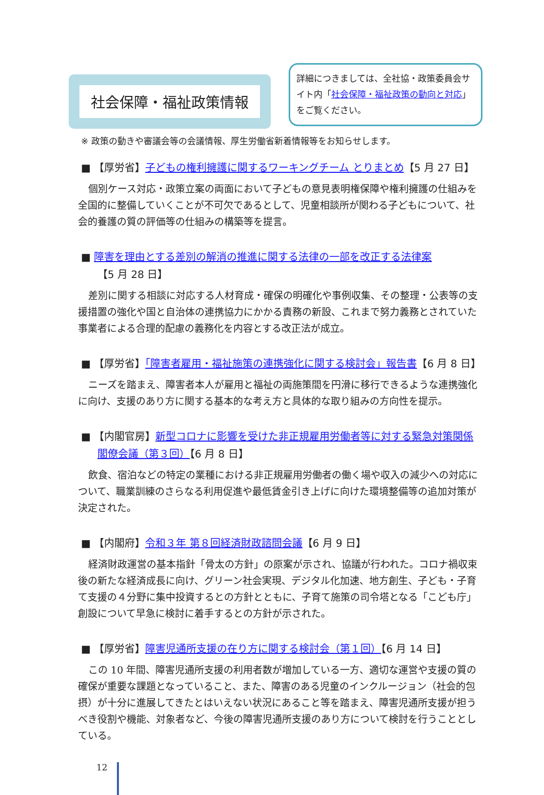社会保障・福祉政策情報
詳細につきましては、全社協・政策委員会サイト内「社会保障・福祉政策の動向と対応」をご覧ください。
※ 政策の動きや審議会等の会議情報、厚生労働省新着情報等をお知らせします。
■ 【厚労省】子どもの権利擁護に関するワーキングチーム とりまとめ【5 月 27 日】
個別ケース対応・政策立案の両面において子どもの意見表明権保障や権利擁護の仕組みを全国的に整備していくことが不可欠であるとして、児童相談所が関わる子どもについて、社会的養護の質の評価等の仕組みの構築等を提言。
■ 障害を理由とする差別の解消の推進に関する法律の一部を改正する法律案
【5 月 28 日】
差別に関する相談に対応する人材育成・確保の明確化や事例収集、その整理・公表等の支援措置の強化や国と自治体の連携協力にかかる責務の新設、これまで努力義務とされていた事業者による合理的配慮の義務化を内容とする改正法が成立。
■ 【厚労省】「障害者雇用・福祉施策の連携強化に関する検討会」報告書【6 月 8 日】
ニーズを踏まえ、障害者本人が雇用と福祉の両施策間を円滑に移行できるような連携強化に向け、支援のあり方に関する基本的な考え方と具体的な取り組みの方向性を提示。
■ 【内閣官房】新型コロナに影響を受けた非正規雇用労働者等に対する緊急対策関係閣僚会議（第３回）【6 月 8 日】
飲食、宿泊などの特定の業種における非正規雇用労働者の働く場や収入の減少への対応について、職業訓練のさらなる利用促進や最低賃金引き上げに向けた環境整備等の追加対策が決定された。
■ 【内閣府】令和３年 第８回経済財政諮問会議【6 月 9 日】
経済財政運営の基本指針「骨太の方針」の原案が示され、協議が行われた。コロナ禍収束後の新たな経済成長に向け、グリーン社会実現、デジタル化加速、地方創生、子ども・子育て支援の４分野に集中投資するとの方針とともに、子育て施策の司令塔となる「こども庁」創設について早急に検討に着手するとの方針が示された。
■ 【厚労省】障害児通所支援の在り方に関する検討会（第１回）【6 月 14 日】
この 10 年間、障害児通所支援の利用者数が増加している一方、適切な運営や支援の質の確保が重要な課題となっていること、また、障害のある児童のインクルージョン（社会的包摂）が十分に進展してきたとはいえない状況にあること等を踏まえ、障害児通所支援が担うべき役割や機能、対象者など、今後の障害児通所支援のあり方について検討を行うこととしている。
12